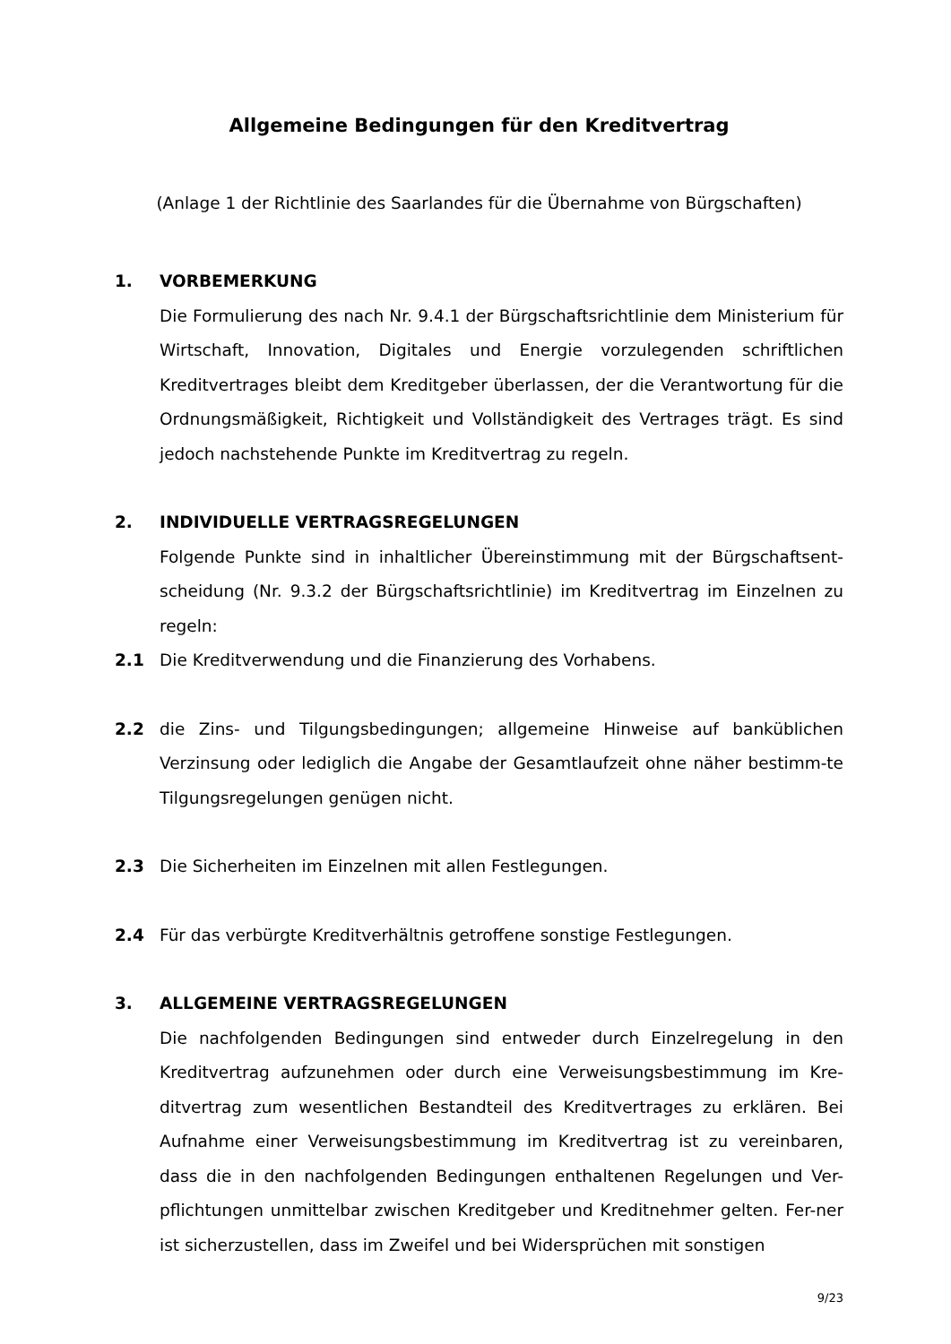Allgemeine Bedingungen für den Kreditvertrag
(Anlage 1 der Richtlinie des Saarlandes für die Übernahme von Bürgschaften)
1. VORBEMERKUNG
Die Formulierung des nach Nr. 9.4.1 der Bürgschaftsrichtlinie dem Ministerium für Wirtschaft, Innovation, Digitales und Energie vorzulegenden schriftlichen Kreditvertrages bleibt dem Kreditgeber überlassen, der die Verantwortung für die Ordnungsmäßigkeit, Richtigkeit und Vollständigkeit des Vertrages trägt. Es sind jedoch nachstehende Punkte im Kreditvertrag zu regeln.
2. INDIVIDUELLE VERTRAGSREGELUNGEN
Folgende Punkte sind in inhaltlicher Übereinstimmung mit der Bürgschaftsent-scheidung (Nr. 9.3.2 der Bürgschaftsrichtlinie) im Kreditvertrag im Einzelnen zu regeln:
2.1 Die Kreditverwendung und die Finanzierung des Vorhabens.
2.2 die Zins- und Tilgungsbedingungen; allgemeine Hinweise auf banküblichen Verzinsung oder lediglich die Angabe der Gesamtlaufzeit ohne näher bestimm-te Tilgungsregelungen genügen nicht.
2.3 Die Sicherheiten im Einzelnen mit allen Festlegungen.
2.4 Für das verbürgte Kreditverhältnis getroffene sonstige Festlegungen.
3. ALLGEMEINE VERTRAGSREGELUNGEN
Die nachfolgenden Bedingungen sind entweder durch Einzelregelung in den Kreditvertrag aufzunehmen oder durch eine Verweisungsbestimmung im Kre-ditvertrag zum wesentlichen Bestandteil des Kreditvertrages zu erklären. Bei Aufnahme einer Verweisungsbestimmung im Kreditvertrag ist zu vereinbaren, dass die in den nachfolgenden Bedingungen enthaltenen Regelungen und Ver-pflichtungen unmittelbar zwischen Kreditgeber und Kreditnehmer gelten. Fer-ner ist sicherzustellen, dass im Zweifel und bei Widersprüchen mit sonstigen
9/23